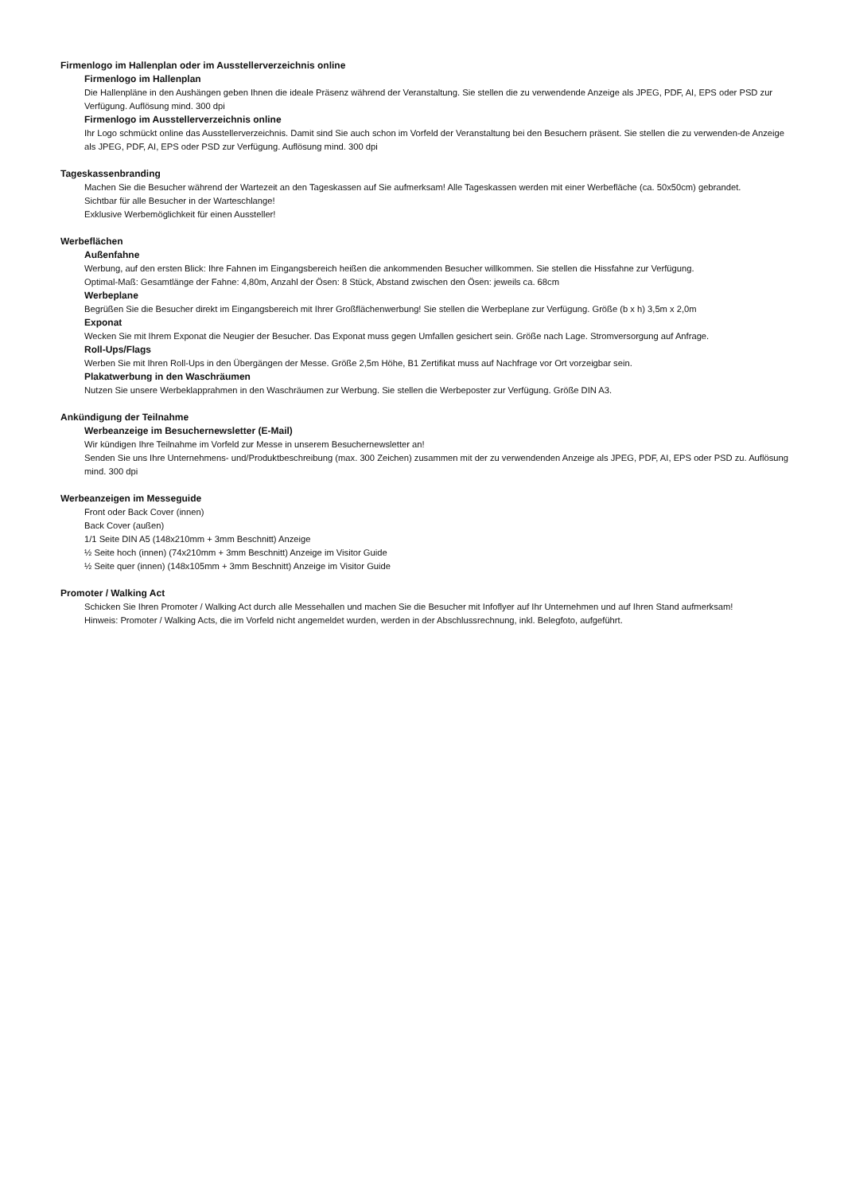Firmenlogo im Hallenplan oder im Ausstellerverzeichnis online
Firmenlogo im Hallenplan
Die Hallenpläne in den Aushängen geben Ihnen die ideale Präsenz während der Veranstaltung. Sie stellen die zu verwendende Anzeige als JPEG, PDF, AI, EPS oder PSD zur Verfügung. Auflösung mind. 300 dpi
Firmenlogo im Ausstellerverzeichnis online
Ihr Logo schmückt online das Ausstellerverzeichnis. Damit sind Sie auch schon im Vorfeld der Veranstaltung bei den Besuchern präsent. Sie stellen die zu verwenden-de Anzeige als JPEG, PDF, AI, EPS oder PSD zur Verfügung. Auflösung mind. 300 dpi
Tageskassenbranding
Machen Sie die Besucher während der Wartezeit an den Tageskassen auf Sie aufmerksam! Alle Tageskassen werden mit einer Werbefläche (ca. 50x50cm) gebrandet.
Sichtbar für alle Besucher in der Warteschlange!
Exklusive Werbemöglichkeit für einen Aussteller!
Werbeflächen
Außenfahne
Werbung, auf den ersten Blick: Ihre Fahnen im Eingangsbereich heißen die ankommenden Besucher willkommen. Sie stellen die Hissfahne zur Verfügung.
Optimal-Maß: Gesamtlänge der Fahne: 4,80m, Anzahl der Ösen: 8 Stück, Abstand zwischen den Ösen: jeweils ca. 68cm
Werbeplane
Begrüßen Sie die Besucher direkt im Eingangsbereich mit Ihrer Großflächenwerbung! Sie stellen die Werbeplane zur Verfügung. Größe (b x h) 3,5m x 2,0m
Exponat
Wecken Sie mit Ihrem Exponat die Neugier der Besucher. Das Exponat muss gegen Umfallen gesichert sein. Größe nach Lage. Stromversorgung auf Anfrage.
Roll-Ups/Flags
Werben Sie mit Ihren Roll-Ups in den Übergängen der Messe. Größe 2,5m Höhe, B1 Zertifikat muss auf Nachfrage vor Ort vorzeigbar sein.
Plakatwerbung in den Waschräumen
Nutzen Sie unsere Werbeklapprahmen in den Waschräumen zur Werbung. Sie stellen die Werbeposter zur Verfügung. Größe DIN A3.
Ankündigung der Teilnahme
Werbeanzeige im Besuchernewsletter (E-Mail)
Wir kündigen Ihre Teilnahme im Vorfeld zur Messe in unserem Besuchernewsletter an!
Senden Sie uns Ihre Unternehmens- und/Produktbeschreibung (max. 300 Zeichen) zusammen mit der zu verwendenden Anzeige als JPEG, PDF, AI, EPS oder PSD zu. Auflösung mind. 300 dpi
Werbeanzeigen im Messeguide
Front oder Back Cover (innen)
Back Cover (außen)
1/1 Seite DIN A5 (148x210mm + 3mm Beschnitt) Anzeige
½ Seite hoch (innen) (74x210mm + 3mm Beschnitt) Anzeige im Visitor Guide
½ Seite quer (innen) (148x105mm + 3mm Beschnitt) Anzeige im Visitor Guide
Promoter / Walking Act
Schicken Sie Ihren Promoter / Walking Act durch alle Messehallen und machen Sie die Besucher mit Infoflyer auf Ihr Unternehmen und auf Ihren Stand aufmerksam!
Hinweis: Promoter / Walking Acts, die im Vorfeld nicht angemeldet wurden, werden in der Abschlussrechnung, inkl. Belegfoto, aufgeführt.